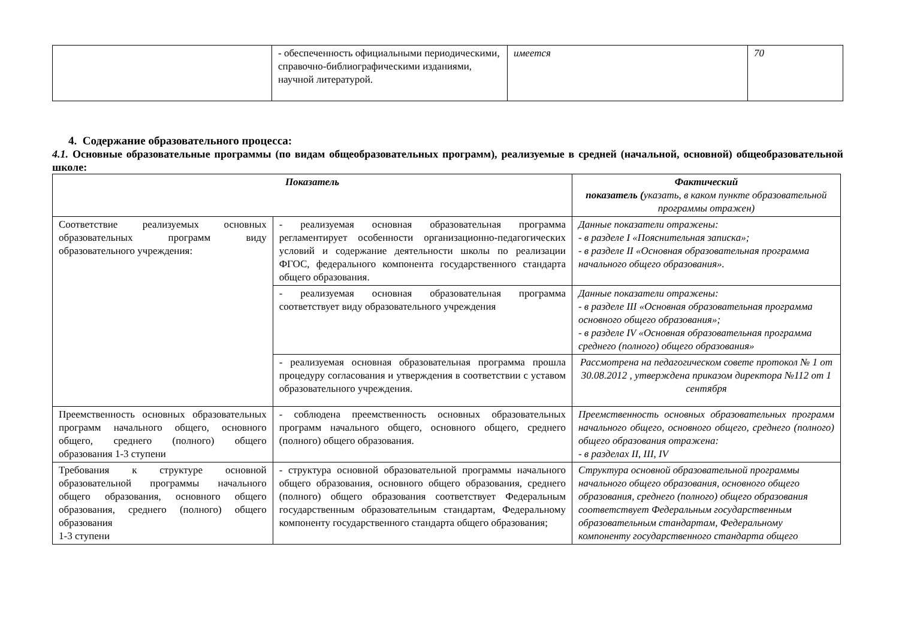| | - обеспеченность официальными периодическими, справочно-библиографическими изданиями, научной литературой. | имеется | 70 |
4. Содержание образовательного процесса:
4.1. Основные образовательные программы (по видам общеобразовательных программ), реализуемые в средней (начальной, основной) общеобразовательной школе:
| Показатель | | Фактический показатель ( указать, в каком пункте образовательной программы отражен) |
| --- | --- | --- |
| Соответствие реализуемых основных образовательных программ виду образовательного учреждения: | - реализуемая основная образовательная программа регламентирует особенности организационно-педагогических условий и содержание деятельности школы по реализации ФГОС, федерального компонента государственного стандарта общего образования. | Данные показатели отражены: - в разделе I «Пояснительная записка»; - в разделе II «Основная образовательная программа начального общего образования». |
| | - реализуемая основная образовательная программа соответствует виду образовательного учреждения | Данные показатели отражены: - в разделе III «Основная образовательная программа основного общего образования»; - в разделе IV «Основная образовательная программа среднего (полного) общего образования» |
| | - реализуемая основная образовательная программа прошла процедуру согласования и утверждения в соответствии с уставом образовательного учреждения. | Рассмотрена на педагогическом совете протокол № 1 от 30.08.2012 , утверждена приказом директора №112 от 1 сентября |
| Преемственность основных образовательных программ начального общего, основного общего, среднего (полного) общего образования 1-3 ступени | - соблюдена преемственность основных образовательных программ начального общего, основного общего, среднего (полного) общего образования. | Преемственность основных образовательных программ начального общего, основного общего, среднего (полного) общего образования отражена: - в разделах II, III, IV |
| Требования к структуре основной образовательной программы начального общего образования, основного общего образования, среднего (полного) общего образования 1-3 ступени | - структура основной образовательной программы начального общего образования, основного общего образования, среднего (полного) общего образования соответствует Федеральным государственным образовательным стандартам, Федеральному компоненту государственного стандарта общего образования; | Структура основной образовательной программы начального общего образования, основного общего образования, среднего (полного) общего образования соответствует Федеральным государственным образовательным стандартам, Федеральному компоненту государственного стандарта общего |